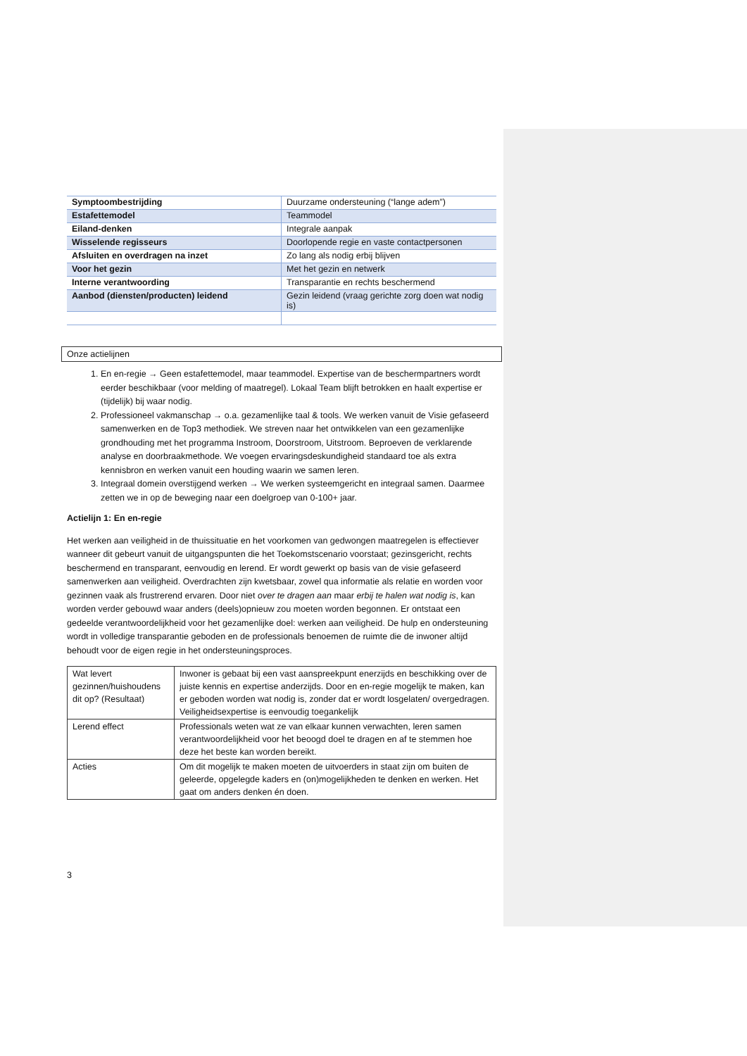| Symptoombestrijding | Duurzame ondersteuning (“lange adem”) |
| Estafettemodel | Teammodel |
| Eiland-denken | Integrale aanpak |
| Wisselende regisseurs | Doorlopende regie en vaste contactpersonen |
| Afsluiten en overdragen na inzet | Zo lang als nodig erbij blijven |
| Voor het gezin | Met het gezin en netwerk |
| Interne verantwoording | Transparantie en rechts beschermend |
| Aanbod (diensten/producten) leidend | Gezin leidend (vraag gerichte zorg doen wat nodig is) |
Onze actielijnen
1. En en-regie → Geen estafettemodel, maar teammodel. Expertise van de beschermpartners wordt eerder beschikbaar (voor melding of maatregel). Lokaal Team blijft betrokken en haalt expertise er (tijdelijk) bij waar nodig.
2. Professioneel vakmanschap → o.a. gezamenlijke taal & tools. We werken vanuit de Visie gefaseerd samenwerken en de Top3 methodiek. We streven naar het ontwikkelen van een gezamenlijke grondhouding met het programma Instroom, Doorstroom, Uitstroom. Beproeven de verklarende analyse en doorbraakmethode. We voegen ervaringsdeskundigheid standaard toe als extra kennisbron en werken vanuit een houding waarin we samen leren.
3. Integraal domein overstijgend werken → We werken systeemgericht en integraal samen. Daarmee zetten we in op de beweging naar een doelgroep van 0-100+ jaar.
Actielijn 1: En en-regie
Het werken aan veiligheid in de thuissituatie en het voorkomen van gedwongen maatregelen is effectiever wanneer dit gebeurt vanuit de uitgangspunten die het Toekomstscenario voorstaat; gezinsgericht, rechts beschermend en transparant, eenvoudig en lerend. Er wordt gewerkt op basis van de visie gefaseerd samenwerken aan veiligheid. Overdrachten zijn kwetsbaar, zowel qua informatie als relatie en worden voor gezinnen vaak als frustrerend ervaren. Door niet over te dragen aan maar erbij te halen wat nodig is, kan worden verder gebouwd waar anders (deels)opnieuw zou moeten worden begonnen. Er ontstaat een gedeelde verantwoordelijkheid voor het gezamenlijke doel: werken aan veiligheid. De hulp en ondersteuning wordt in volledige transparantie geboden en de professionals benoemen de ruimte die de inwoner altijd behoudt voor de eigen regie in het ondersteuningsproces.
| Wat levert gezinnen/huishoudens dit op? (Resultaat) | Inwoner is gebaat bij een vast aanspreekpunt enerzijds en beschikking over de juiste kennis en expertise anderzijds. Door en en-regie mogelijk te maken, kan er geboden worden wat nodig is, zonder dat er wordt losgelaten/ overgedragen. Veiligheidsexpertise is eenvoudig toegankelijk |
| Lerend effect | Professionals weten wat ze van elkaar kunnen verwachten, leren samen verantwoordelijkheid voor het beoogd doel te dragen en af te stemmen hoe deze het beste kan worden bereikt. |
| Acties | Om dit mogelijk te maken moeten de uitvoerders in staat zijn om buiten de geleerde, opgelegde kaders en (on)mogelijkheden te denken en werken. Het gaat om anders denken én doen. |
3